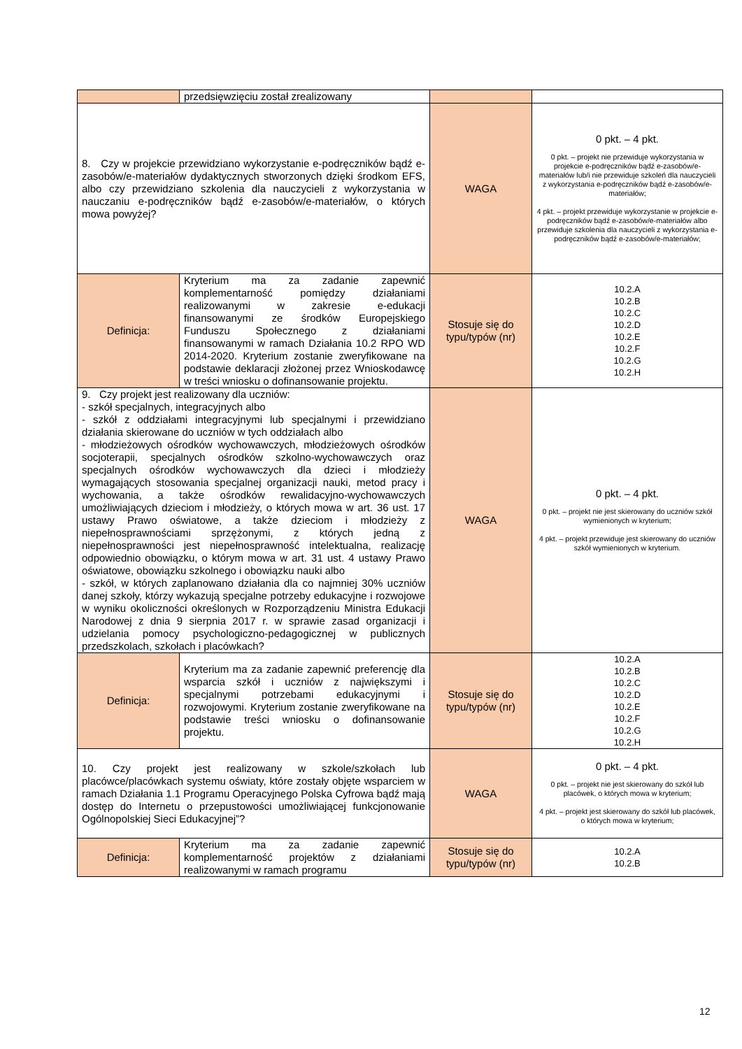| | przedsięwzięciu został zrealizowany | | |
| 8. Czy w projekcie przewidziano wykorzystanie e-podręczników bądź e-zasobów/e-materiałów dydaktycznych stworzonych dzięki środkom EFS, albo czy przewidziano szkolenia dla nauczycieli z wykorzystania w nauczaniu e-podręczników bądź e-zasobów/e-materiałów, o których mowa powyżej? | | WAGA | 0 pkt. – 4 pkt. 0 pkt. – projekt nie przewiduje wykorzystania w projekcie e-podręczników bądź e-zasobów/e-materiałów lub/i nie przewiduje szkoleń dla nauczycieli z wykorzystania e-podręczników bądź e-zasobów/e-materiałów; 4 pkt. – projekt przewiduje wykorzystanie w projekcie e-podręczników bądź e-zasobów/e-materiałów albo przewiduje szkolenia dla nauczycieli z wykorzystania e-podręczników bądź e-zasobów/e-materiałów; |
| Definicja: | Kryterium ma za zadanie zapewnić komplementarność pomiędzy działaniami realizowanymi w zakresie e-edukacji finansowanymi ze środków Europejskiego Funduszu Społecznego z działaniami finansowanymi w ramach Działania 10.2 RPO WD 2014-2020. Kryterium zostanie zweryfikowane na podstawie deklaracji złożonej przez Wnioskodawcę w treści wniosku o dofinansowanie projektu. | Stosuje się do typu/typów (nr) | 10.2.A 10.2.B 10.2.C 10.2.D 10.2.E 10.2.F 10.2.G 10.2.H |
| 9. Czy projekt jest realizowany dla uczniów: - szkół specjalnych, integracyjnych albo - szkół z oddziałami integracyjnymi lub specjalnymi i przewidziano działania skierowane do uczniów w tych oddziałach albo - młodzieżowych ośrodków wychowawczych, młodzieżowych ośrodków socjoterapii, specjalnych ośrodków szkolno-wychowawczych oraz specjalnych ośrodków wychowawczych dla dzieci i młodzieży wymagających stosowania specjalnej organizacji nauki, metod pracy i wychowania, a także ośrodków rewalidacyjno-wychowawczych umożliwiających dzieciom i młodzieży, o których mowa w art. 36 ust. 17 ustawy Prawo oświatowe, a także dzieciom i młodzieży z niepełnosprawnościami sprzężonymi, z których jedną z niepełnosprawności jest niepełnosprawność intelektualna, realizację odpowiednio obowiązku, o którym mowa w art. 31 ust. 4 ustawy Prawo oświatowe, obowiązku szkolnego i obowiązku nauki albo - szkół, w których zaplanowano działania dla co najmniej 30% uczniów danej szkoły, którzy wykazują specjalne potrzeby edukacyjne i rozwojowe w wyniku okoliczności określonych w Rozporządzeniu Ministra Edukacji Narodowej z dnia 9 sierpnia 2017 r. w sprawie zasad organizacji i udzielania pomocy psychologiczno-pedagogicznej w publicznych przedszkolach, szkołach i placówkach? | | WAGA | 0 pkt. – 4 pkt. 0 pkt. – projekt nie jest skierowany do uczniów szkół wymienionych w kryterium; 4 pkt. – projekt przewiduje jest skierowany do uczniów szkół wymienionych w kryterium. |
| Definicja: | Kryterium ma za zadanie zapewnić preferencję dla wsparcia szkół i uczniów z największymi i specjalnymi potrzebami edukacyjnymi i rozwojowymi. Kryterium zostanie zweryfikowane na podstawie treści wniosku o dofinansowanie projektu. | Stosuje się do typu/typów (nr) | 10.2.A 10.2.B 10.2.C 10.2.D 10.2.E 10.2.F 10.2.G 10.2.H |
| 10. Czy projekt jest realizowany w szkole/szkołach lub placówce/placówkach systemu oświaty, które zostały objęte wsparciem w ramach Działania 1.1 Programu Operacyjnego Polska Cyfrowa bądź mają dostęp do Internetu o przepustowości umożliwiającej funkcjonowanie Ogólnopolskiej Sieci Edukacyjnej”? | | WAGA | 0 pkt. – 4 pkt. 0 pkt. – projekt nie jest skierowany do szkół lub placówek, o których mowa w kryterium; 4 pkt. – projekt jest skierowany do szkół lub placówek, o których mowa w kryterium; |
| Definicja: | Kryterium ma za zadanie zapewnić komplementarność projektów z działaniami realizowanymi w ramach programu | Stosuje się do typu/typów (nr) | 10.2.A 10.2.B |
12